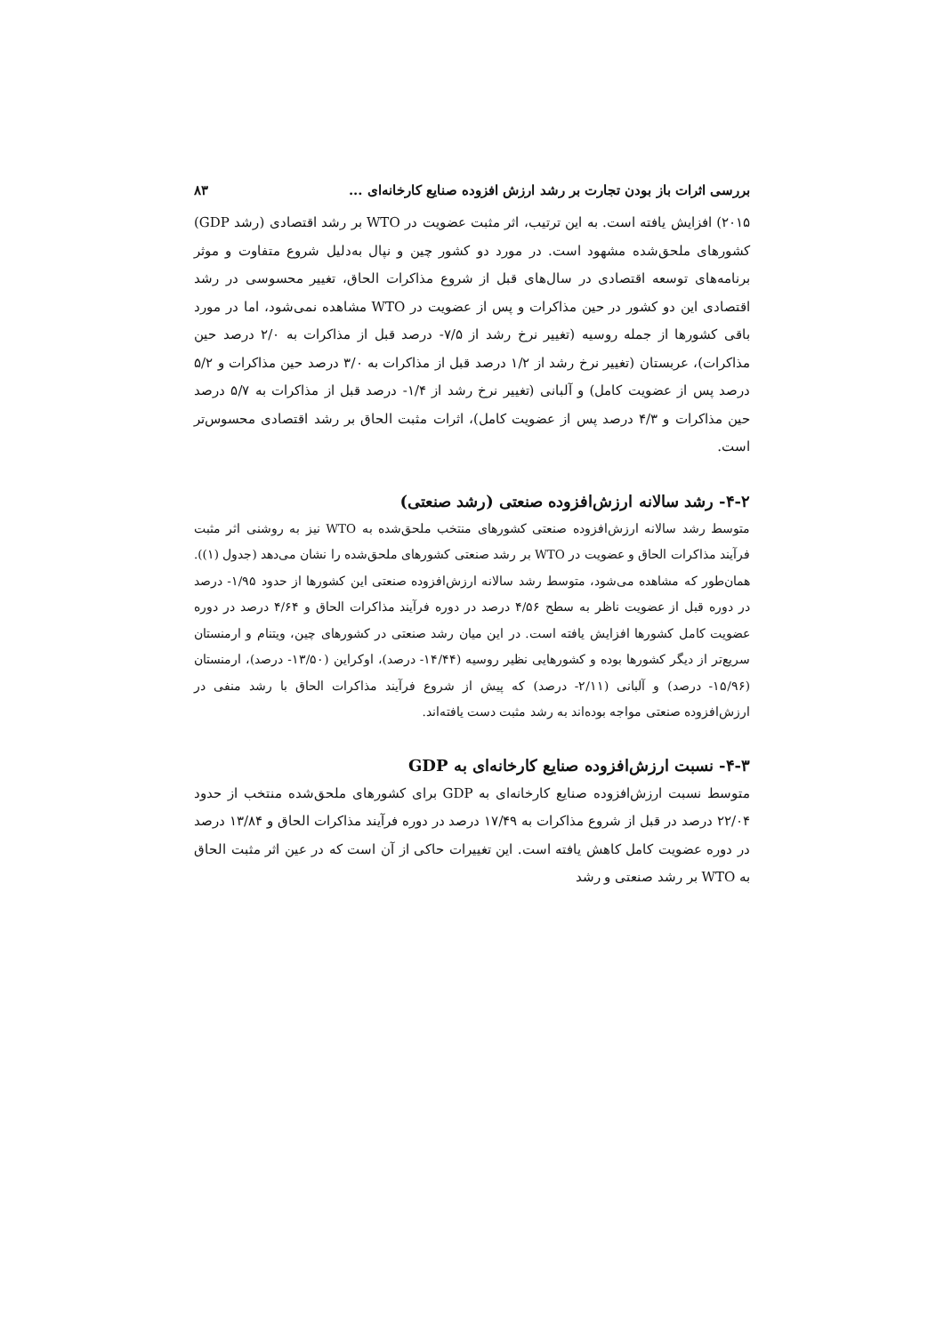بررسی اثرات باز بودن تجارت بر رشد ارزش افزوده صنایع کارخانه‌ای ... ۸۳
۲۰۱۵) افزایش یافته است. به این ترتیب، اثر مثبت عضویت در WTO بر رشد اقتصادی (رشد GDP) کشورهای ملحق‌شده مشهود است. در مورد دو کشور چین و نپال به‌دلیل شروع متفاوت و موثر برنامه‌های توسعه اقتصادی در سال‌های قبل از شروع مذاکرات الحاق، تغییر محسوسی در رشد اقتصادی این دو کشور در حین مذاکرات و پس از عضویت در WTO مشاهده نمی‌شود، اما در مورد باقی کشورها از جمله روسیه (تغییر نرخ رشد از ۷/۵- درصد قبل از مذاکرات به ۲/۰ درصد حین مذاکرات)، عربستان (تغییر نرخ رشد از ۱/۲ درصد قبل از مذاکرات به ۳/۰ درصد حین مذاکرات و ۵/۲ درصد پس از عضویت کامل) و آلبانی (تغییر نرخ رشد از ۱/۴- درصد قبل از مذاکرات به ۵/۷ درصد حین مذاکرات و ۴/۳ درصد پس از عضویت کامل)، اثرات مثبت الحاق بر رشد اقتصادی محسوس‌تر است.
۴-۲- رشد سالانه ارزش‌افزوده صنعتی (رشد صنعتی)
متوسط رشد سالانه ارزش‌افزوده صنعتی کشورهای منتخب ملحق‌شده به WTO نیز به روشنی اثر مثبت فرآیند مذاکرات الحاق و عضویت در WTO بر رشد صنعتی کشورهای ملحق‌شده را نشان می‌دهد (جدول (۱)). همان‌طور که مشاهده می‌شود، متوسط رشد سالانه ارزش‌افزوده صنعتی این کشورها از حدود ۱/۹۵- درصد در دوره قبل از عضویت ناظر به سطح ۴/۵۶ درصد در دوره فرآیند مذاکرات الحاق و ۴/۶۴ درصد در دوره عضویت کامل کشورها افزایش یافته است. در این میان رشد صنعتی در کشورهای چین، ویتنام و ارمنستان سریع‌تر از دیگر کشورها بوده و کشورهایی نظیر روسیه (۱۴/۴۴- درصد)، اوکراین (۱۳/۵۰- درصد)، ارمنستان (۱۵/۹۶- درصد) و آلبانی (۲/۱۱- درصد) که پیش از شروع فرآیند مذاکرات الحاق با رشد منفی در ارزش‌افزوده صنعتی مواجه بوده‌اند به رشد مثبت دست یافته‌اند.
۴-۳- نسبت ارزش‌افزوده صنایع کارخانه‌ای به GDP
متوسط نسبت ارزش‌افزوده صنایع کارخانه‌ای به GDP برای کشورهای ملحق‌شده منتخب از حدود ۲۲/۰۴ درصد در قبل از شروع مذاکرات به ۱۷/۴۹ درصد در دوره فرآیند مذاکرات الحاق و ۱۳/۸۴ درصد در دوره عضویت کامل کاهش یافته است. این تغییرات حاکی از آن است که در عین اثر مثبت الحاق به WTO بر رشد صنعتی و رشد